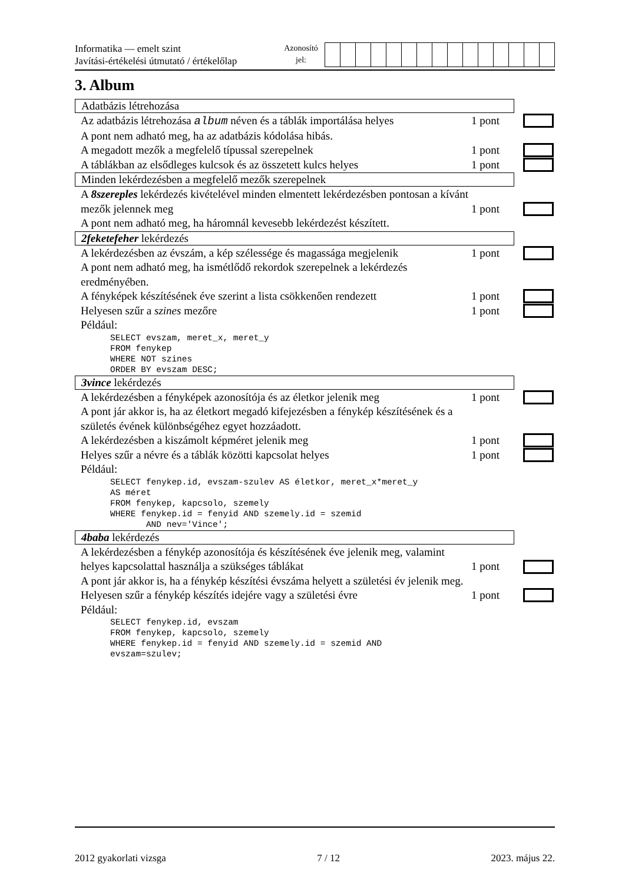Informatika — emelt szint
Javítási-értékelési útmutató / értékelőlap
Azonosító
jel:
3. Album
Adatbázis létrehozása
Az adatbázis létrehozása album néven és a táblák importálása helyes
1 pont
A pont nem adható meg, ha az adatbázis kódolása hibás.
A megadott mezők a megfelelő típussal szerepelnek 1 pont
A táblákban az elsődleges kulcsok és az összetett kulcs helyes
1 pont
Minden lekérdezésben a megfelelő mezők szerepelnek
A 8szereples lekérdezés kivételével minden elmentett lekérdezésben pontosan a kívánt mezők jelennek meg
1 pont
A pont nem adható meg, ha háromnál kevesebb lekérdezést készített.
2feketefeher lekérdezés
A lekérdezésben az évszám, a kép szélessége és magassága megjelenik
1 pont
A pont nem adható meg, ha ismétlődő rekordok szerepelnek a lekérdezés eredményében.
A fényképek készítésének éve szerint a lista csökkenően rendezett
1 pont
Helyesen szűr a szines mezőre 1 pont
Például:
SELECT evszam, meret_x, meret_y
FROM fenykep
WHERE NOT szines
ORDER BY evszam DESC;
3vince lekérdezés
A lekérdezésben a fényképek azonosítója és az életkor jelenik meg
1 pont
A pont jár akkor is, ha az életkort megadó kifejezésben a fénykép készítésének és a születés évének különbségéhez egyet hozzáadott.
A lekérdezésben a kiszámolt képméret jelenik meg 1 pont
Helyes szűr a névre és a táblák közötti kapcsolat helyes 1 pont
Például:
SELECT fenykep.id, evszam-szulev AS életkor, meret_x*meret_y
AS méret
FROM fenykep, kapcsolo, szemely
WHERE fenykep.id = fenyid AND szemely.id = szemid
       AND nev='Vince';
4baba lekérdezés
A lekérdezésben a fénykép azonosítója és készítésének éve jelenik meg, valamint helyes kapcsolattal használja a szükséges táblákat
1 pont
A pont jár akkor is, ha a fénykép készítési évszáma helyett a születési év jelenik meg.
Helyesen szűr a fénykép készítés idejére vagy a születési évre
1 pont
Például:
SELECT fenykep.id, evszam
FROM fenykep, kapcsolo, szemely
WHERE fenykep.id = fenyid AND szemely.id = szemid AND
evszam=szulev;
2012 gyakorlati vizsga 7 / 12 2023. május 22.